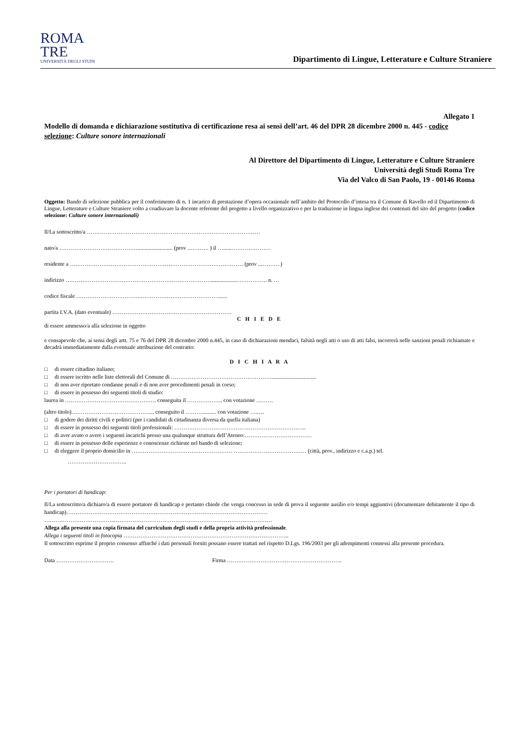ROMA
TRE
UNIVERSITÀ DEGLI STUDI
Dipartimento di Lingue, Letterature e Culture Straniere
Allegato 1
Modello di domanda e dichiarazione sostitutiva di certificazione resa ai sensi dell’art. 46 del DPR 28 dicembre 2000 n. 445 - codice selezione: Culture sonore internazionali
Al Direttore del Dipartimento di Lingue, Letterature e Culture Straniere
Università degli Studi Roma Tre
Via del Valco di San Paolo, 19 - 00146 Roma
Oggetto: Bando di selezione pubblica per il conferimento di n. 1 incarico di prestazione d’opera occasionale nell’ambito del Protocollo d’intesa tra il Comune di Ravello ed il Dipartimento di Lingue, Letterature e Culture Straniere volto a coadiuvare la docente referente del progetto a livello organizzativo e per la traduzione in lingua inglese dei contenuti del sito del progetto (codice selezione: Culture sonore internazionali)
Il/La sottoscritto/a …………………………………………………………………………………
nato/a ……………………………………......................... (prov ..………. ) il …......…………………
residente a ………………………………………………………………………………… (prov ..………. )
indirizzo ……………………………………………………………………...................……………. n. …
codice fiscale ……………………………..……………………………………......
partita I.V.A. (dato eventuale) ……………………………………………………….
C H I E D E
di essere ammesso/a alla selezione in oggetto
e consapevole che, ai sensi degli artt. 75 e 76 del DPR 28 dicembre 2000 n.445, in caso di dichiarazioni mendaci, falsità negli atti o uso di atti falsi, incorrerà nelle sanzioni penali richiamate e decadrà immediatamente dalla eventuale attribuzione del contratto:
D I C H I A R A
□ di essere cittadino italiano;
□ di essere iscritto nelle liste elettorali del Comune di ………………………………………………................................
□ di non aver riportato condanne penali e di non aver procedimenti penali in corso;
□ di essere in possesso dei seguenti titoli di studio:
laurea in …………………………………………. conseguita il ………………. con votazione ………
(altro titolo)……………………………………... conseguito il ……….......... con votazione …..…
□ di godere dei diritti civili e politici (per i candidati di cittadinanza diversa da quella italiana)
□ di essere in possesso dei seguenti titoli professionali: ……………………………………………………………..
□ di aver avuto o avere i seguenti incarichi presso una qualunque struttura dell’Ateneo:………………………………
□ di essere in possesso delle esperienze e conoscenze richieste nel bando di selezione;
□ di eleggere il proprio domicilio in ……………………………………………… ………………………………… (città, prov., indirizzo e c.a.p.) tel.
…………………………..
Per i portatori di handicap:
Il/La sottoscritto/a dichiaro/a di essere portatore di handicap e pertanto chiede che venga concesso in sede di prova il seguente ausilio e/o tempi aggiuntivi (documentare debitamente il tipo di handicap)………………………………………………………………………………………………
………………………………...…………………………………………………………………………
Allega alla presente una copia firmata del curriculum degli studi e della propria attività professionale.
Allega i seguenti titoli in fotocopia ……………………………………………………………………………..
Il sottoscritto esprime il proprio consenso affinché i dati personali forniti possano essere trattati nel rispetto D.Lgs. 196/2003 per gli adempimenti connessi alla presente procedura.
Data …………………………. Firma ……………………………………………………..